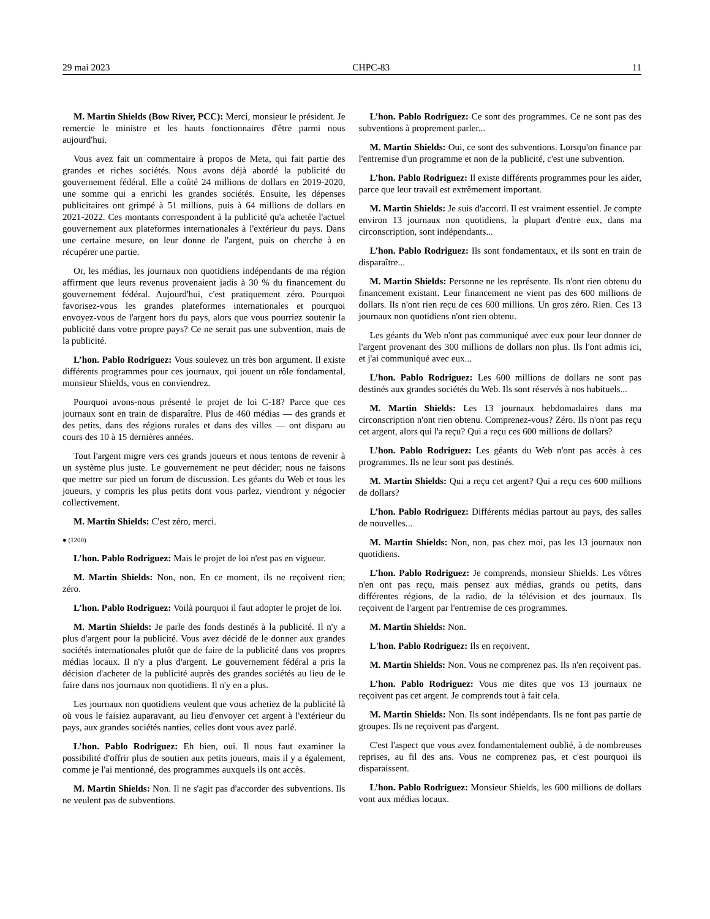29 mai 2023 CHPC-83 11
M. Martin Shields (Bow River, PCC): Merci, monsieur le président. Je remercie le ministre et les hauts fonctionnaires d'être parmi nous aujourd'hui.
Vous avez fait un commentaire à propos de Meta, qui fait partie des grandes et riches sociétés. Nous avons déjà abordé la publicité du gouvernement fédéral. Elle a coûté 24 millions de dollars en 2019-2020, une somme qui a enrichi les grandes sociétés. Ensuite, les dépenses publicitaires ont grimpé à 51 millions, puis à 64 millions de dollars en 2021-2022. Ces montants correspondent à la publicité qu'a achetée l'actuel gouvernement aux plateformes internationales à l'extérieur du pays. Dans une certaine mesure, on leur donne de l'argent, puis on cherche à en récupérer une partie.
Or, les médias, les journaux non quotidiens indépendants de ma région affirment que leurs revenus provenaient jadis à 30 % du financement du gouvernement fédéral. Aujourd'hui, c'est pratiquement zéro. Pourquoi favorisez-vous les grandes plateformes internationales et pourquoi envoyez-vous de l'argent hors du pays, alors que vous pourriez soutenir la publicité dans votre propre pays? Ce ne serait pas une subvention, mais de la publicité.
L’hon. Pablo Rodriguez: Vous soulevez un très bon argument. Il existe différents programmes pour ces journaux, qui jouent un rôle fondamental, monsieur Shields, vous en conviendrez.
Pourquoi avons-nous présenté le projet de loi C-18? Parce que ces journaux sont en train de disparaître. Plus de 460 médias — des grands et des petits, dans des régions rurales et dans des villes — ont disparu au cours des 10 à 15 dernières années.
Tout l'argent migre vers ces grands joueurs et nous tentons de revenir à un système plus juste. Le gouvernement ne peut décider; nous ne faisons que mettre sur pied un forum de discussion. Les géants du Web et tous les joueurs, y compris les plus petits dont vous parlez, viendront y négocier collectivement.
M. Martin Shields: C'est zéro, merci.
● (1200)
L’hon. Pablo Rodriguez: Mais le projet de loi n'est pas en vigueur.
M. Martin Shields: Non, non. En ce moment, ils ne reçoivent rien; zéro.
L’hon. Pablo Rodriguez: Voilà pourquoi il faut adopter le projet de loi.
M. Martin Shields: Je parle des fonds destinés à la publicité. Il n'y a plus d'argent pour la publicité. Vous avez décidé de le donner aux grandes sociétés internationales plutôt que de faire de la publicité dans vos propres médias locaux. Il n'y a plus d'argent. Le gouvernement fédéral a pris la décision d'acheter de la publicité auprès des grandes sociétés au lieu de le faire dans nos journaux non quotidiens. Il n'y en a plus.
Les journaux non quotidiens veulent que vous achetiez de la publicité là où vous le faisiez auparavant, au lieu d'envoyer cet argent à l'extérieur du pays, aux grandes sociétés nanties, celles dont vous avez parlé.
L’hon. Pablo Rodriguez: Eh bien, oui. Il nous faut examiner la possibilité d'offrir plus de soutien aux petits joueurs, mais il y a également, comme je l'ai mentionné, des programmes auxquels ils ont accès.
M. Martin Shields: Non. Il ne s'agit pas d'accorder des subventions. Ils ne veulent pas de subventions.
L’hon. Pablo Rodriguez: Ce sont des programmes. Ce ne sont pas des subventions à proprement parler...
M. Martin Shields: Oui, ce sont des subventions. Lorsqu'on finance par l'entremise d'un programme et non de la publicité, c'est une subvention.
L’hon. Pablo Rodriguez: Il existe différents programmes pour les aider, parce que leur travail est extrêmement important.
M. Martin Shields: Je suis d'accord. Il est vraiment essentiel. Je compte environ 13 journaux non quotidiens, la plupart d'entre eux, dans ma circonscription, sont indépendants...
L’hon. Pablo Rodriguez: Ils sont fondamentaux, et ils sont en train de disparaître...
M. Martin Shields: Personne ne les représente. Ils n'ont rien obtenu du financement existant. Leur financement ne vient pas des 600 millions de dollars. Ils n'ont rien reçu de ces 600 millions. Un gros zéro. Rien. Ces 13 journaux non quotidiens n'ont rien obtenu.
Les géants du Web n'ont pas communiqué avec eux pour leur donner de l'argent provenant des 300 millions de dollars non plus. Ils l'ont admis ici, et j'ai communiqué avec eux...
L’hon. Pablo Rodriguez: Les 600 millions de dollars ne sont pas destinés aux grandes sociétés du Web. Ils sont réservés à nos habituels...
M. Martin Shields: Les 13 journaux hebdomadaires dans ma circonscription n'ont rien obtenu. Comprenez-vous? Zéro. Ils n'ont pas reçu cet argent, alors qui l'a reçu? Qui a reçu ces 600 millions de dollars?
L’hon. Pablo Rodriguez: Les géants du Web n'ont pas accès à ces programmes. Ils ne leur sont pas destinés.
M. Martin Shields: Qui a reçu cet argent? Qui a reçu ces 600 millions de dollars?
L’hon. Pablo Rodriguez: Différents médias partout au pays, des salles de nouvelles...
M. Martin Shields: Non, non, pas chez moi, pas les 13 journaux non quotidiens.
L’hon. Pablo Rodriguez: Je comprends, monsieur Shields. Les vôtres n'en ont pas reçu, mais pensez aux médias, grands ou petits, dans différentes régions, de la radio, de la télévision et des journaux. Ils reçoivent de l'argent par l'entremise de ces programmes.
M. Martin Shields: Non.
L'hon. Pablo Rodriguez: Ils en reçoivent.
M. Martin Shields: Non. Vous ne comprenez pas. Ils n'en reçoivent pas.
L’hon. Pablo Rodriguez: Vous me dites que vos 13 journaux ne reçoivent pas cet argent. Je comprends tout à fait cela.
M. Martin Shields: Non. Ils sont indépendants. Ils ne font pas partie de groupes. Ils ne reçoivent pas d'argent.
C'est l'aspect que vous avez fondamentalement oublié, à de nombreuses reprises, au fil des ans. Vous ne comprenez pas, et c'est pourquoi ils disparaissent.
L’hon. Pablo Rodriguez: Monsieur Shields, les 600 millions de dollars vont aux médias locaux.